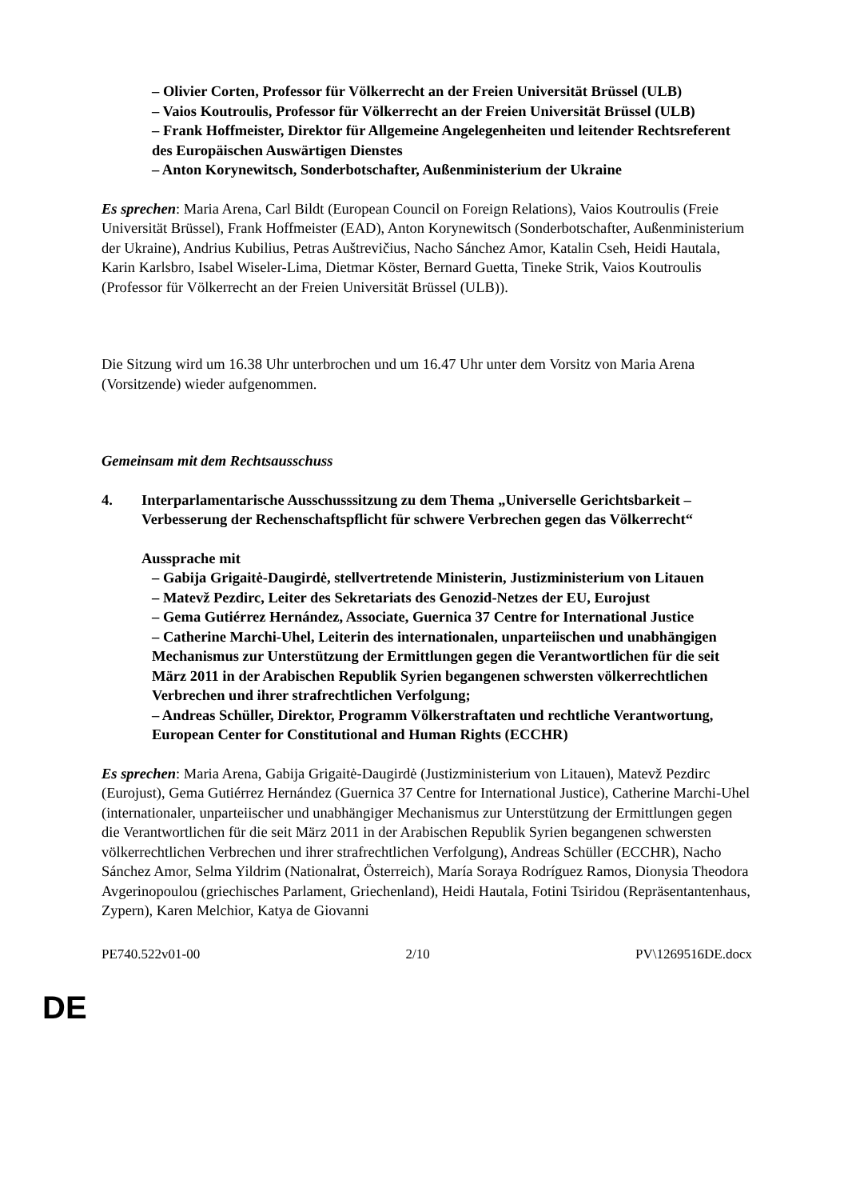– Olivier Corten, Professor für Völkerrecht an der Freien Universität Brüssel (ULB)
– Vaios Koutroulis, Professor für Völkerrecht an der Freien Universität Brüssel (ULB)
– Frank Hoffmeister, Direktor für Allgemeine Angelegenheiten und leitender Rechtsreferent des Europäischen Auswärtigen Dienstes
– Anton Korynewitsch, Sonderbotschafter, Außenministerium der Ukraine
Es sprechen: Maria Arena, Carl Bildt (European Council on Foreign Relations), Vaios Koutroulis (Freie Universität Brüssel), Frank Hoffmeister (EAD), Anton Korynewitsch (Sonderbotschafter, Außenministerium der Ukraine), Andrius Kubilius, Petras Auštrevičius, Nacho Sánchez Amor, Katalin Cseh, Heidi Hautala, Karin Karlsbro, Isabel Wiseler-Lima, Dietmar Köster, Bernard Guetta, Tineke Strik, Vaios Koutroulis (Professor für Völkerrecht an der Freien Universität Brüssel (ULB)).
Die Sitzung wird um 16.38 Uhr unterbrochen und um 16.47 Uhr unter dem Vorsitz von Maria Arena (Vorsitzende) wieder aufgenommen.
Gemeinsam mit dem Rechtsausschuss
4. Interparlamentarische Ausschusssitzung zu dem Thema „Universelle Gerichtsbarkeit – Verbesserung der Rechenschaftspflicht für schwere Verbrechen gegen das Völkerrecht“
Aussprache mit
– Gabija Grigaitė-Daugirdė, stellvertretende Ministerin, Justizministerium von Litauen
– Matevž Pezdirc, Leiter des Sekretariats des Genozid-Netzes der EU, Eurojust
– Gema Gutiérrez Hernández, Associate, Guernica 37 Centre for International Justice
– Catherine Marchi-Uhel, Leiterin des internationalen, unparteiischen und unabhängigen Mechanismus zur Unterstützung der Ermittlungen gegen die Verantwortlichen für die seit März 2011 in der Arabischen Republik Syrien begangenen schwersten völkerrechtlichen Verbrechen und ihrer strafrechtlichen Verfolgung;
– Andreas Schüller, Direktor, Programm Völkerstraftaten und rechtliche Verantwortung, European Center for Constitutional and Human Rights (ECCHR)
Es sprechen: Maria Arena, Gabija Grigaitė-Daugirdė (Justizministerium von Litauen), Matevž Pezdirc (Eurojust), Gema Gutiérrez Hernández (Guernica 37 Centre for International Justice), Catherine Marchi-Uhel (internationaler, unparteiischer und unabhängiger Mechanismus zur Unterstützung der Ermittlungen gegen die Verantwortlichen für die seit März 2011 in der Arabischen Republik Syrien begangenen schwersten völkerrechtlichen Verbrechen und ihrer strafrechtlichen Verfolgung), Andreas Schüller (ECCHR), Nacho Sánchez Amor, Selma Yildrim (Nationalrat, Österreich), María Soraya Rodríguez Ramos, Dionysia Theodora Avgerinopoulou (griechisches Parlament, Griechenland), Heidi Hautala, Fotini Tsiridou (Repräsentantenhaus, Zypern), Karen Melchior, Katya de Giovanni
PE740.522v01-00 2/10 PV\1269516DE.docx
DE